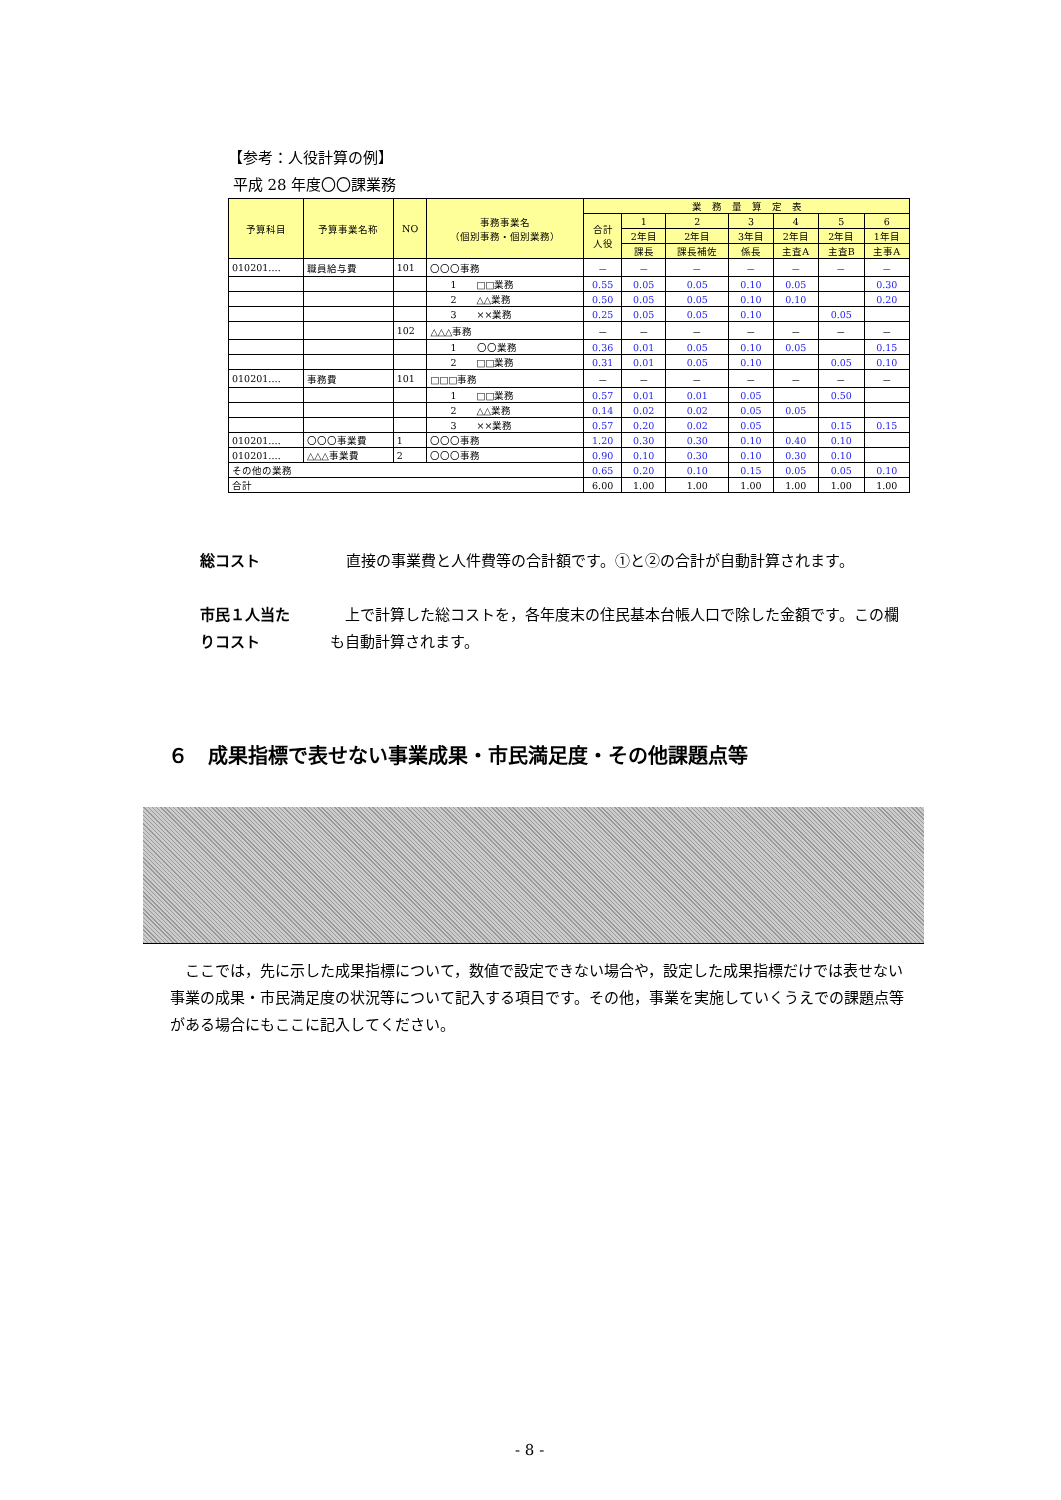【参考：人役計算の例】
平成 28 年度〇〇課業務
| 予算科目 | 予算事業名称 | NO | 事務事業名 （個別事務・個別業務） | 業 務 量 算 定 表 | | | | | | |
| --- | --- | --- | --- | --- | --- | --- | --- | --- | --- | --- |
| | | | | 合計 人役 | 1 | 2 | 3 | 4 | 5 | 6 |
| | | | | | 2年目 | 2年目 | 3年目 | 2年目 | 2年目 | 1年目 |
| | | | | | 課長 | 課長補佐 | 係長 | 主査A | 主査B | 主事A |
| 010201‥‥ | 職員給与費 | 101 | 〇〇〇事務 | － | － | － | － | － | － | － |
| | | | 1 □□業務 | 0.55 | 0.05 | 0.05 | 0.10 | 0.05 | | 0.30 |
| | | | 2 △△業務 | 0.50 | 0.05 | 0.05 | 0.10 | 0.10 | | 0.20 |
| | | | 3 ××業務 | 0.25 | 0.05 | 0.05 | 0.10 | | 0.05 | |
| | | 102 | △△△事務 | － | － | － | － | － | － | － |
| | | | 1 〇〇業務 | 0.36 | 0.01 | 0.05 | 0.10 | 0.05 | | 0.15 |
| | | | 2 □□業務 | 0.31 | 0.01 | 0.05 | 0.10 | | 0.05 | 0.10 |
| 010201‥‥ | 事務費 | 101 | □□□事務 | － | － | － | － | － | － | － |
| | | | 1 □□業務 | 0.57 | 0.01 | 0.01 | 0.05 | | 0.50 | |
| | | | 2 △△業務 | 0.14 | 0.02 | 0.02 | 0.05 | 0.05 | | |
| | | | 3 ××業務 | 0.57 | 0.20 | 0.02 | 0.05 | | 0.15 | 0.15 |
| 010201‥‥ | 〇〇〇事業費 | 1 | 〇〇〇事務 | 1.20 | 0.30 | 0.30 | 0.10 | 0.40 | 0.10 | |
| 010201‥‥ | △△△事業費 | 2 | 〇〇〇事務 | 0.90 | 0.10 | 0.30 | 0.10 | 0.30 | 0.10 | |
| その他の業務 | | | | 0.65 | 0.20 | 0.10 | 0.15 | 0.05 | 0.05 | 0.10 |
| 合計 | | | | 6.00 | 1.00 | 1.00 | 1.00 | 1.00 | 1.00 | 1.00 |
総コスト
直接の事業費と人件費等の合計額です。①と②の合計が自動計算されます。
市民１人当た
りコスト
　上で計算した総コストを，各年度末の住民基本台帳人口で除した金額です。この欄も自動計算されます。
６　成果指標で表せない事業成果・市民満足度・その他課題点等
　ここでは，先に示した成果指標について，数値で設定できない場合や，設定した成果指標だけでは表せない事業の成果・市民満足度の状況等について記入する項目です。その他，事業を実施していくうえでの課題点等がある場合にもここに記入してください。
- 8 -